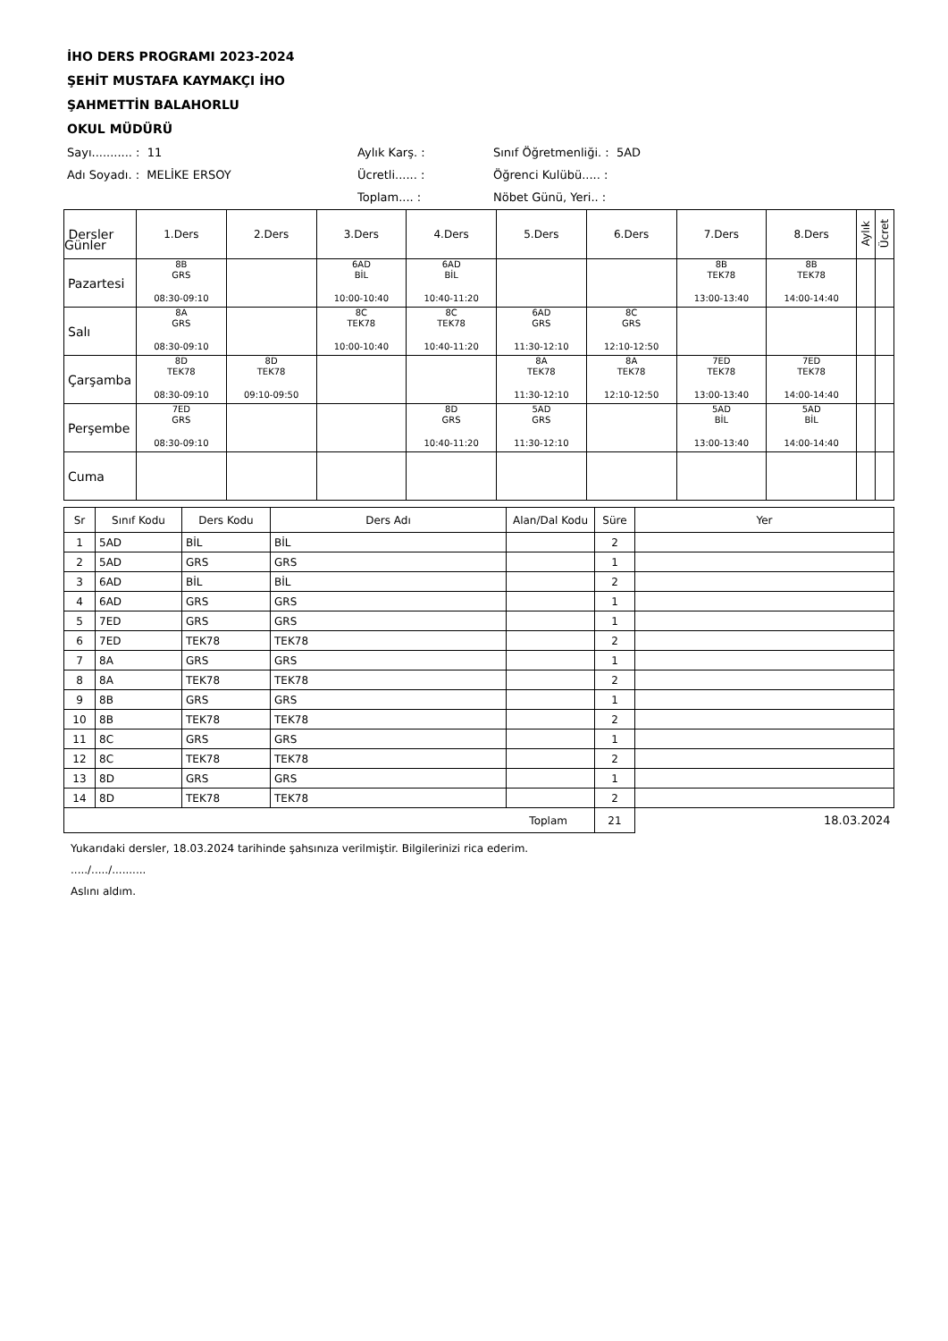İHO DERS PROGRAMI 2023-2024
ŞEHİT MUSTAFA KAYMAKÇI İHO
ŞAHMETTİN BALAHORLU
OKUL MÜDÜRÜ
Sayı........... : 11
Aylık Karş. :
Sınıf Öğretmenliği. : 5AD
Adı Soyadı. : MELİKE ERSOY
Ücretli...... :
Öğrenci Kulübü..... :
Toplam.... :
Nöbet Günü, Yeri.. :
| Dersler Günler | 1.Ders | 2.Ders | 3.Ders | 4.Ders | 5.Ders | 6.Ders | 7.Ders | 8.Ders | Aylık | Ücret |
| --- | --- | --- | --- | --- | --- | --- | --- | --- | --- | --- |
| Pazartesi | 8B GRS 08:30-09:10 | | 6AD BİL 10:00-10:40 | 6AD BİL 10:40-11:20 | | | 8B TEK78 13:00-13:40 | 8B TEK78 14:00-14:40 | | |
| Salı | 8A GRS 08:30-09:10 | | 8C TEK78 10:00-10:40 | 8C TEK78 10:40-11:20 | 6AD GRS 11:30-12:10 | 8C GRS 12:10-12:50 | | | | |
| Çarşamba | 8D TEK78 08:30-09:10 | 8D TEK78 09:10-09:50 | | | 8A TEK78 11:30-12:10 | 8A TEK78 12:10-12:50 | 7ED TEK78 13:00-13:40 | 7ED TEK78 14:00-14:40 | | |
| Perşembe | 7ED GRS 08:30-09:10 | | | 8D GRS 10:40-11:20 | 5AD GRS 11:30-12:10 | | 5AD BİL 13:00-13:40 | 5AD BİL 14:00-14:40 | | |
| Cuma | | | | | | | | | | |
| Sr | Sınıf Kodu | Ders Kodu | Ders Adı | Alan/Dal Kodu | Süre | Yer |
| --- | --- | --- | --- | --- | --- | --- |
| 1 | 5AD | BİL | BİL | | 2 | |
| 2 | 5AD | GRS | GRS | | 1 | |
| 3 | 6AD | BİL | BİL | | 2 | |
| 4 | 6AD | GRS | GRS | | 1 | |
| 5 | 7ED | GRS | GRS | | 1 | |
| 6 | 7ED | TEK78 | TEK78 | | 2 | |
| 7 | 8A | GRS | GRS | | 1 | |
| 8 | 8A | TEK78 | TEK78 | | 2 | |
| 9 | 8B | GRS | GRS | | 1 | |
| 10 | 8B | TEK78 | TEK78 | | 2 | |
| 11 | 8C | GRS | GRS | | 1 | |
| 12 | 8C | TEK78 | TEK78 | | 2 | |
| 13 | 8D | GRS | GRS | | 1 | |
| 14 | 8D | TEK78 | TEK78 | | 2 | |
| Toplam | | | | | 21 | 18.03.2024 |
Yukarıdaki dersler, 18.03.2024 tarihinde şahsınıza verilmiştir. Bilgilerinizi rica ederim.
...../...../..........
Aslını aldım.